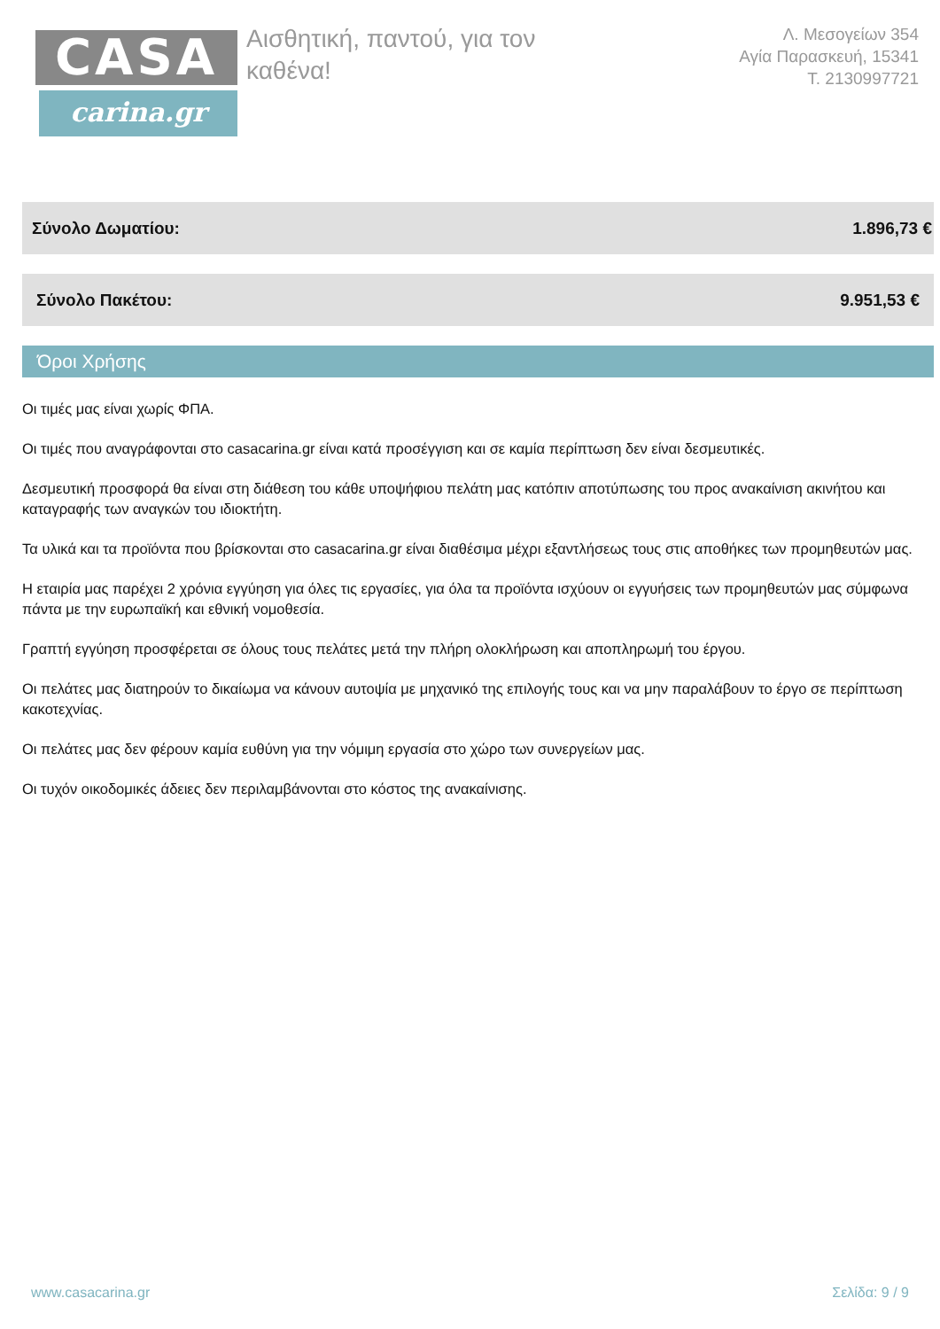CASA
carina.gr
Αισθητική, παντού, για τον καθένα!
Λ. Μεσογείων 354
Αγία Παρασκευή, 15341
Τ. 2130997721
Σύνολο Δωματίου: 1.896,73 €
Σύνολο Πακέτου: 9.951,53 €
Όροι Χρήσης
Οι τιμές μας είναι χωρίς ΦΠΑ.
Οι τιμές που αναγράφονται στο casacarina.gr είναι κατά προσέγγιση και σε καμία περίπτωση δεν είναι δεσμευτικές.
Δεσμευτική προσφορά θα είναι στη διάθεση του κάθε υποψήφιου πελάτη μας κατόπιν αποτύπωσης του προς ανακαίνιση ακινήτου και καταγραφής των αναγκών του ιδιοκτήτη.
Τα υλικά και τα προϊόντα που βρίσκονται στο casacarina.gr είναι διαθέσιμα μέχρι εξαντλήσεως τους στις αποθήκες των προμηθευτών μας.
Η εταιρία μας παρέχει 2 χρόνια εγγύηση για όλες τις εργασίες, για όλα τα προϊόντα ισχύουν οι εγγυήσεις των προμηθευτών μας σύμφωνα πάντα με την ευρωπαϊκή και εθνική νομοθεσία.
Γραπτή εγγύηση προσφέρεται σε όλους τους πελάτες μετά την πλήρη ολοκλήρωση και αποπληρωμή του έργου.
Οι πελάτες μας διατηρούν το δικαίωμα να κάνουν αυτοψία με μηχανικό της επιλογής τους και να μην παραλάβουν το έργο σε περίπτωση κακοτεχνίας.
Οι πελάτες μας δεν φέρουν καμία ευθύνη για την νόμιμη εργασία στο χώρο των συνεργείων μας.
Οι τυχόν οικοδομικές άδειες δεν περιλαμβάνονται στο κόστος της ανακαίνισης.
www.casacarina.gr Σελίδα: 9 / 9